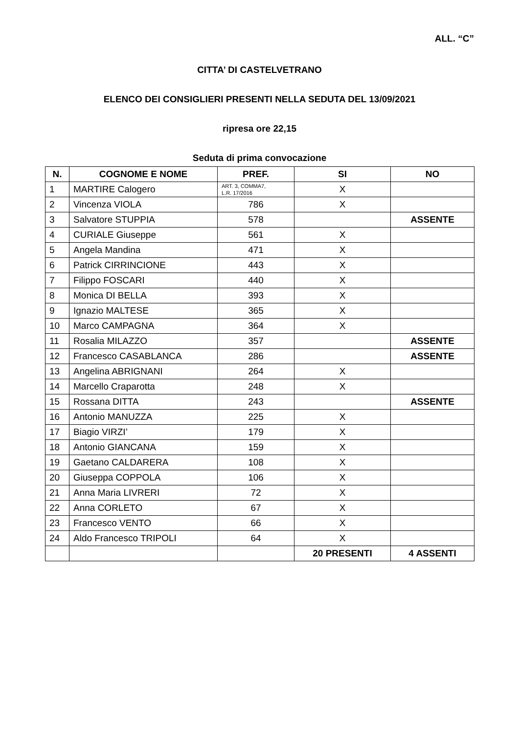ALL. “C”
CITTA’ DI CASTELVETRANO
ELENCO DEI CONSIGLIERI PRESENTI NELLA SEDUTA DEL 13/09/2021
ripresa ore 22,15
Seduta di prima convocazione
| N. | COGNOME E NOME | PREF. | SI | NO |
| --- | --- | --- | --- | --- |
| 1 | MARTIRE Calogero | ART. 3, COMMA7, L.R. 17/2016 | X | |
| 2 | Vincenza VIOLA | 786 | X | |
| 3 | Salvatore STUPPIA | 578 | | ASSENTE |
| 4 | CURIALE Giuseppe | 561 | X | |
| 5 | Angela Mandina | 471 | X | |
| 6 | Patrick CIRRINCIONE | 443 | X | |
| 7 | Filippo FOSCARI | 440 | X | |
| 8 | Monica DI BELLA | 393 | X | |
| 9 | Ignazio MALTESE | 365 | X | |
| 10 | Marco CAMPAGNA | 364 | X | |
| 11 | Rosalia MILAZZO | 357 | | ASSENTE |
| 12 | Francesco CASABLANCA | 286 | | ASSENTE |
| 13 | Angelina ABRIGNANI | 264 | X | |
| 14 | Marcello Craparotta | 248 | X | |
| 15 | Rossana DITTA | 243 | | ASSENTE |
| 16 | Antonio MANUZZA | 225 | X | |
| 17 | Biagio VIRZI’ | 179 | X | |
| 18 | Antonio GIANCANA | 159 | X | |
| 19 | Gaetano CALDARERA | 108 | X | |
| 20 | Giuseppa COPPOLA | 106 | X | |
| 21 | Anna Maria LIVRERI | 72 | X | |
| 22 | Anna CORLETO | 67 | X | |
| 23 | Francesco VENTO | 66 | X | |
| 24 | Aldo Francesco TRIPOLI | 64 | X | |
| | | | 20 PRESENTI | 4 ASSENTI |